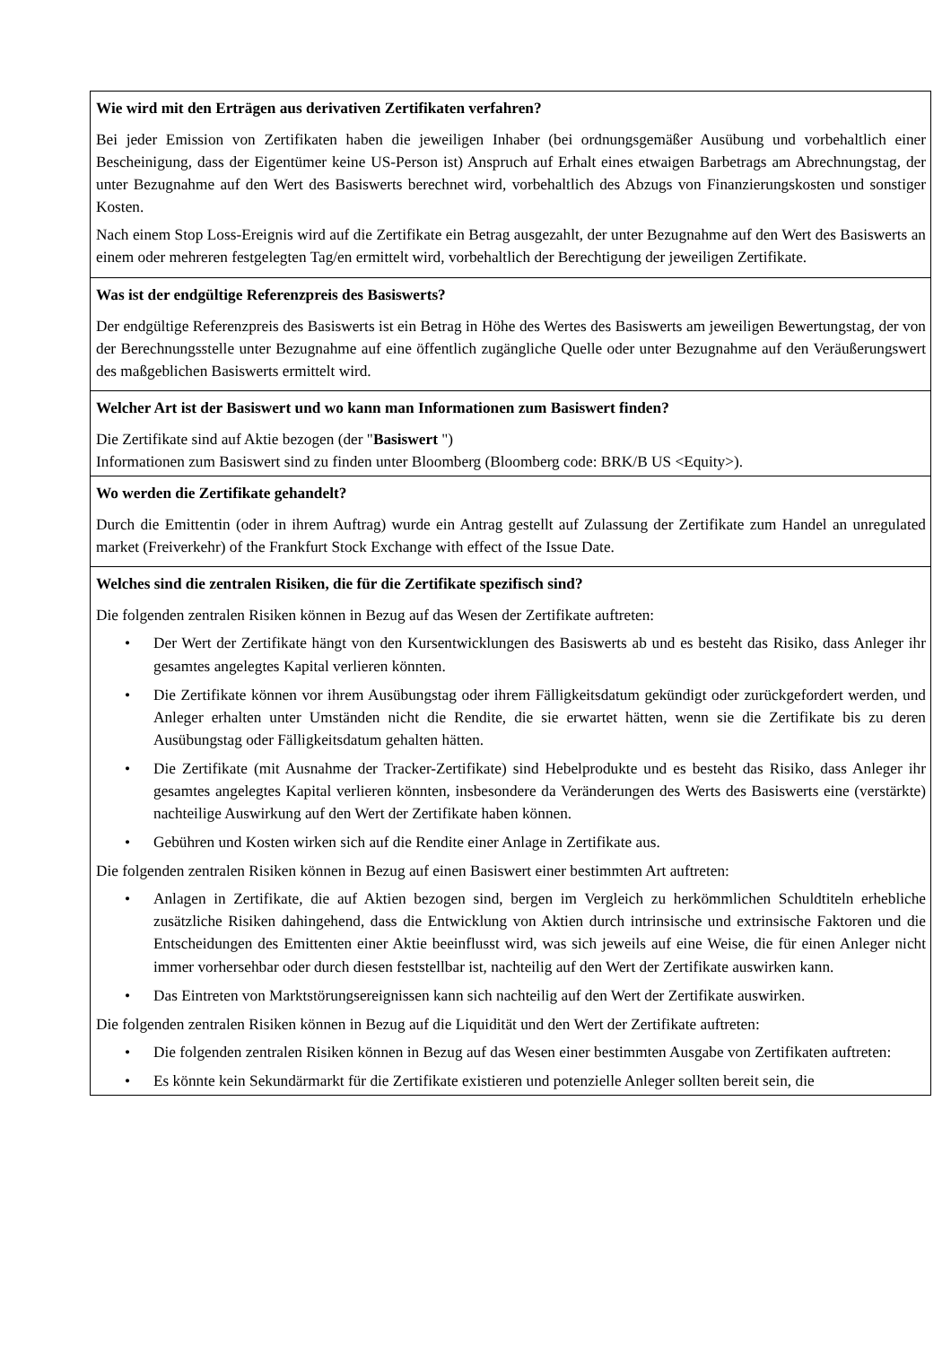Wie wird mit den Erträgen aus derivativen Zertifikaten verfahren?
Bei jeder Emission von Zertifikaten haben die jeweiligen Inhaber (bei ordnungsgemäßer Ausübung und vorbehaltlich einer Bescheinigung, dass der Eigentümer keine US-Person ist) Anspruch auf Erhalt eines etwaigen Barbetrags am Abrechnungstag, der unter Bezugnahme auf den Wert des Basiswerts berechnet wird, vorbehaltlich des Abzugs von Finanzierungskosten und sonstiger Kosten.
Nach einem Stop Loss-Ereignis wird auf die Zertifikate ein Betrag ausgezahlt, der unter Bezugnahme auf den Wert des Basiswerts an einem oder mehreren festgelegten Tag/en ermittelt wird, vorbehaltlich der Berechtigung der jeweiligen Zertifikate.
Was ist der endgültige Referenzpreis des Basiswerts?
Der endgültige Referenzpreis des Basiswerts ist ein Betrag in Höhe des Wertes des Basiswerts am jeweiligen Bewertungstag, der von der Berechnungsstelle unter Bezugnahme auf eine öffentlich zugängliche Quelle oder unter Bezugnahme auf den Veräußerungswert des maßgeblichen Basiswerts ermittelt wird.
Welcher Art ist der Basiswert und wo kann man Informationen zum Basiswert finden?
Die Zertifikate sind auf Aktie bezogen (der "Basiswert ")
Informationen zum Basiswert sind zu finden unter Bloomberg (Bloomberg code: BRK/B US <Equity>).
Wo werden die Zertifikate gehandelt?
Durch die Emittentin (oder in ihrem Auftrag) wurde ein Antrag gestellt auf Zulassung der Zertifikate zum Handel an unregulated market (Freiverkehr) of the Frankfurt Stock Exchange with effect of the Issue Date.
Welches sind die zentralen Risiken, die für die Zertifikate spezifisch sind?
Die folgenden zentralen Risiken können in Bezug auf das Wesen der Zertifikate auftreten:
• Der Wert der Zertifikate hängt von den Kursentwicklungen des Basiswerts ab und es besteht das Risiko, dass Anleger ihr gesamtes angelegtes Kapital verlieren könnten.
• Die Zertifikate können vor ihrem Ausübungstag oder ihrem Fälligkeitsdatum gekündigt oder zurückgefordert werden, und Anleger erhalten unter Umständen nicht die Rendite, die sie erwartet hätten, wenn sie die Zertifikate bis zu deren Ausübungstag oder Fälligkeitsdatum gehalten hätten.
• Die Zertifikate (mit Ausnahme der Tracker-Zertifikate) sind Hebelprodukte und es besteht das Risiko, dass Anleger ihr gesamtes angelegtes Kapital verlieren könnten, insbesondere da Veränderungen des Werts des Basiswerts eine (verstärkte) nachteilige Auswirkung auf den Wert der Zertifikate haben können.
• Gebühren und Kosten wirken sich auf die Rendite einer Anlage in Zertifikate aus.
Die folgenden zentralen Risiken können in Bezug auf einen Basiswert einer bestimmten Art auftreten:
• Anlagen in Zertifikate, die auf Aktien bezogen sind, bergen im Vergleich zu herkömmlichen Schuldtiteln erhebliche zusätzliche Risiken dahingehend, dass die Entwicklung von Aktien durch intrinsische und extrinsische Faktoren und die Entscheidungen des Emittenten einer Aktie beeinflusst wird, was sich jeweils auf eine Weise, die für einen Anleger nicht immer vorhersehbar oder durch diesen feststellbar ist, nachteilig auf den Wert der Zertifikate auswirken kann.
• Das Eintreten von Marktstörungsereignissen kann sich nachteilig auf den Wert der Zertifikate auswirken.
Die folgenden zentralen Risiken können in Bezug auf die Liquidität und den Wert der Zertifikate auftreten:
• Die folgenden zentralen Risiken können in Bezug auf das Wesen einer bestimmten Ausgabe von Zertifikaten auftreten:
• Es könnte kein Sekundärmarkt für die Zertifikate existieren und potenzielle Anleger sollten bereit sein, die